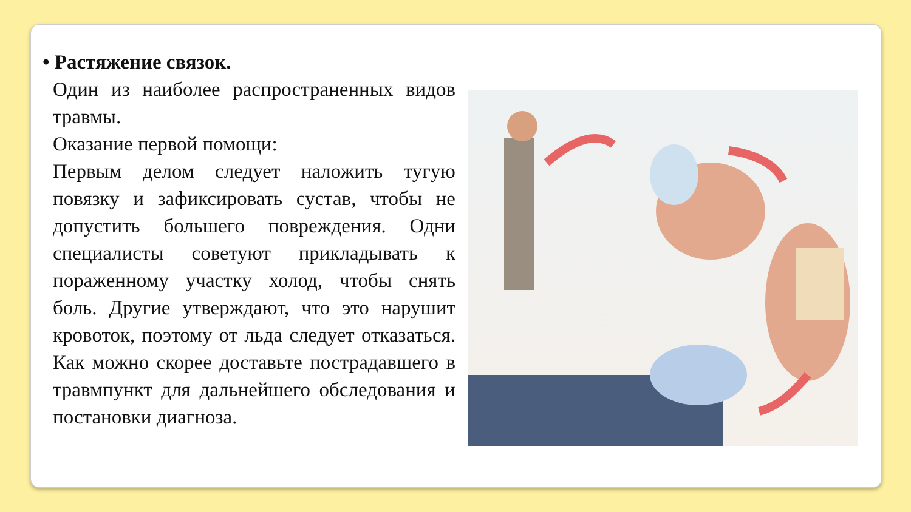• Растяжение связок.
Один из наиболее распространенных видов травмы.
Оказание первой помощи:
Первым делом следует наложить тугую повязку и зафиксировать сустав, чтобы не допустить большего повреждения. Одни специалисты советуют прикладывать к пораженному участку холод, чтобы снять боль. Другие утверждают, что это нарушит кровоток, поэтому от льда следует отказаться. Как можно скорее доставьте пострадавшего в травмпункт для дальнейшего обследования и постановки диагноза.